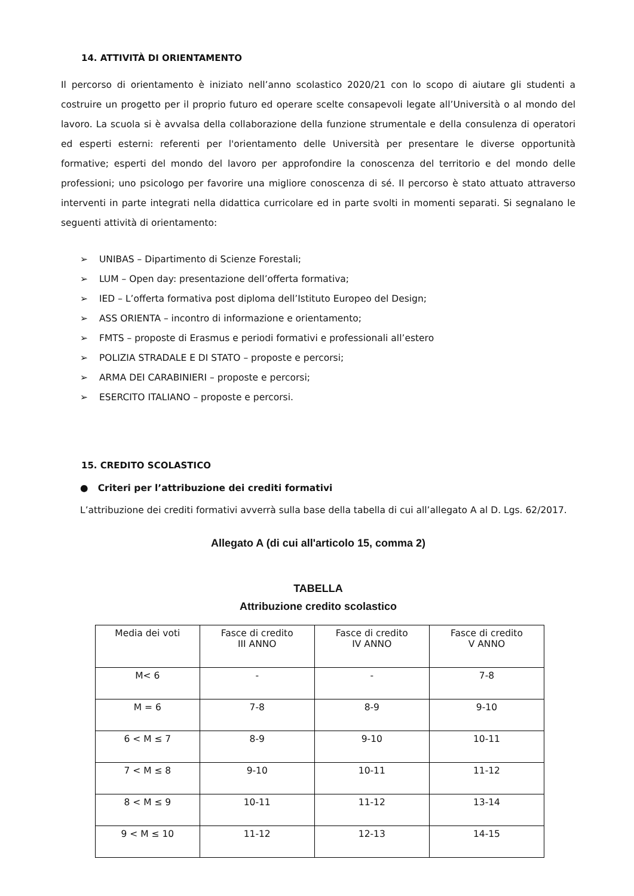14. ATTIVITÀ DI ORIENTAMENTO
Il percorso di orientamento è iniziato nell’anno scolastico 2020/21 con lo scopo di aiutare gli studenti a costruire un progetto per il proprio futuro ed operare scelte consapevoli legate all’Università o al mondo del lavoro. La scuola si è avvalsa della collaborazione della funzione strumentale e della consulenza di operatori ed esperti esterni: referenti per l'orientamento delle Università per presentare le diverse opportunità formative; esperti del mondo del lavoro per approfondire la conoscenza del territorio e del mondo delle professioni; uno psicologo per favorire una migliore conoscenza di sé. Il percorso è stato attuato attraverso interventi in parte integrati nella didattica curricolare ed in parte svolti in momenti separati. Si segnalano le seguenti attività di orientamento:
➢ UNIBAS – Dipartimento di Scienze Forestali;
➢ LUM – Open day: presentazione dell’offerta formativa;
➢ IED – L’offerta formativa post diploma dell’Istituto Europeo del Design;
➢ ASS ORIENTA – incontro di informazione e orientamento;
➢ FMTS – proposte di Erasmus e periodi formativi e professionali all’estero
➢ POLIZIA STRADALE E DI STATO – proposte e percorsi;
➢ ARMA DEI CARABINIERI – proposte e percorsi;
➢ ESERCITO ITALIANO – proposte e percorsi.
15. CREDITO SCOLASTICO
● Criteri per l’attribuzione dei crediti formativi
L’attribuzione dei crediti formativi avverrà sulla base della tabella di cui all’allegato A al D. Lgs. 62/2017.
Allegato A (di cui all'articolo 15, comma 2)
TABELLA
Attribuzione credito scolastico
| Media dei voti | Fasce di credito III ANNO | Fasce di credito IV ANNO | Fasce di credito V ANNO |
| M< 6 | - | - | 7-8 |
| M = 6 | 7-8 | 8-9 | 9-10 |
| 6 < M ≤ 7 | 8-9 | 9-10 | 10-11 |
| 7 < M ≤ 8 | 9-10 | 10-11 | 11-12 |
| 8 < M ≤ 9 | 10-11 | 11-12 | 13-14 |
| 9 < M ≤ 10 | 11-12 | 12-13 | 14-15 |